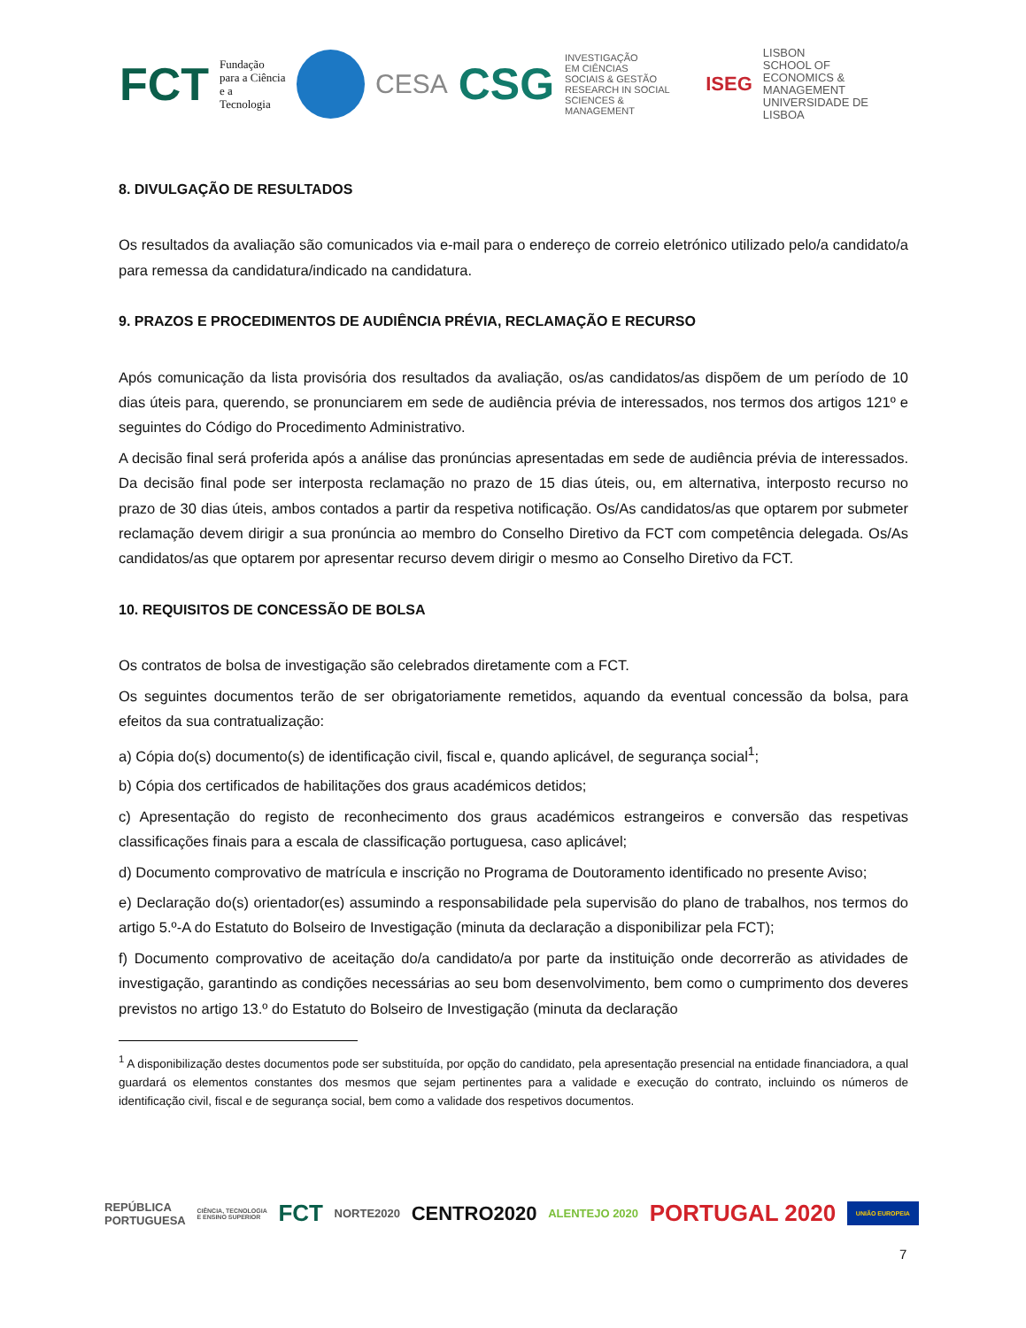FCT Fundação
para a Ciência
e a Tecnologia
CESA CSG INVESTIGAÇÃO
EM CIÊNCIAS
SOCIAIS & GESTÃO
RESEARCH IN SOCIAL
SCIENCES & MANAGEMENT ISEG LISBON
SCHOOL OF
ECONOMICS &
MANAGEMENT
UNIVERSIDADE DE LISBOA
8. DIVULGAÇÃO DE RESULTADOS
Os resultados da avaliação são comunicados via e-mail para o endereço de correio eletrónico utilizado pelo/a candidato/a para remessa da candidatura/indicado na candidatura.
9. PRAZOS E PROCEDIMENTOS DE AUDIÊNCIA PRÉVIA, RECLAMAÇÃO E RECURSO
Após comunicação da lista provisória dos resultados da avaliação, os/as candidatos/as dispõem de um período de 10 dias úteis para, querendo, se pronunciarem em sede de audiência prévia de interessados, nos termos dos artigos 121º e seguintes do Código do Procedimento Administrativo.
A decisão final será proferida após a análise das pronúncias apresentadas em sede de audiência prévia de interessados. Da decisão final pode ser interposta reclamação no prazo de 15 dias úteis, ou, em alternativa, interposto recurso no prazo de 30 dias úteis, ambos contados a partir da respetiva notificação. Os/As candidatos/as que optarem por submeter reclamação devem dirigir a sua pronúncia ao membro do Conselho Diretivo da FCT com competência delegada. Os/As candidatos/as que optarem por apresentar recurso devem dirigir o mesmo ao Conselho Diretivo da FCT.
10. REQUISITOS DE CONCESSÃO DE BOLSA
Os contratos de bolsa de investigação são celebrados diretamente com a FCT.
Os seguintes documentos terão de ser obrigatoriamente remetidos, aquando da eventual concessão da bolsa, para efeitos da sua contratualização:
a) Cópia do(s) documento(s) de identificação civil, fiscal e, quando aplicável, de segurança social<sup>1</sup>;
b) Cópia dos certificados de habilitações dos graus académicos detidos;
c) Apresentação do registo de reconhecimento dos graus académicos estrangeiros e conversão das respetivas classificações finais para a escala de classificação portuguesa, caso aplicável;
d) Documento comprovativo de matrícula e inscrição no Programa de Doutoramento identificado no presente Aviso;
e) Declaração do(s) orientador(es) assumindo a responsabilidade pela supervisão do plano de trabalhos, nos termos do artigo 5.º-A do Estatuto do Bolseiro de Investigação (minuta da declaração a disponibilizar pela FCT);
f) Documento comprovativo de aceitação do/a candidato/a por parte da instituição onde decorrerão as atividades de investigação, garantindo as condições necessárias ao seu bom desenvolvimento, bem como o cumprimento dos deveres previstos no artigo 13.º do Estatuto do Bolseiro de Investigação (minuta da declaração
<sup>1</sup> A disponibilização destes documentos pode ser substituída, por opção do candidato, pela apresentação presencial na entidade financiadora, a qual guardará os elementos constantes dos mesmos que sejam pertinentes para a validade e execução do contrato, incluindo os números de identificação civil, fiscal e de segurança social, bem como a validade dos respetivos documentos.
REPÚBLICA
PORTUGUESA CIÊNCIA, TECNOLOGIA
E ENSINO SUPERIOR FCT NORTE2020 CENTRO2020 ALENTEJO 2020 PORTUGAL 2020 UNIÃO EUROPEIA
7